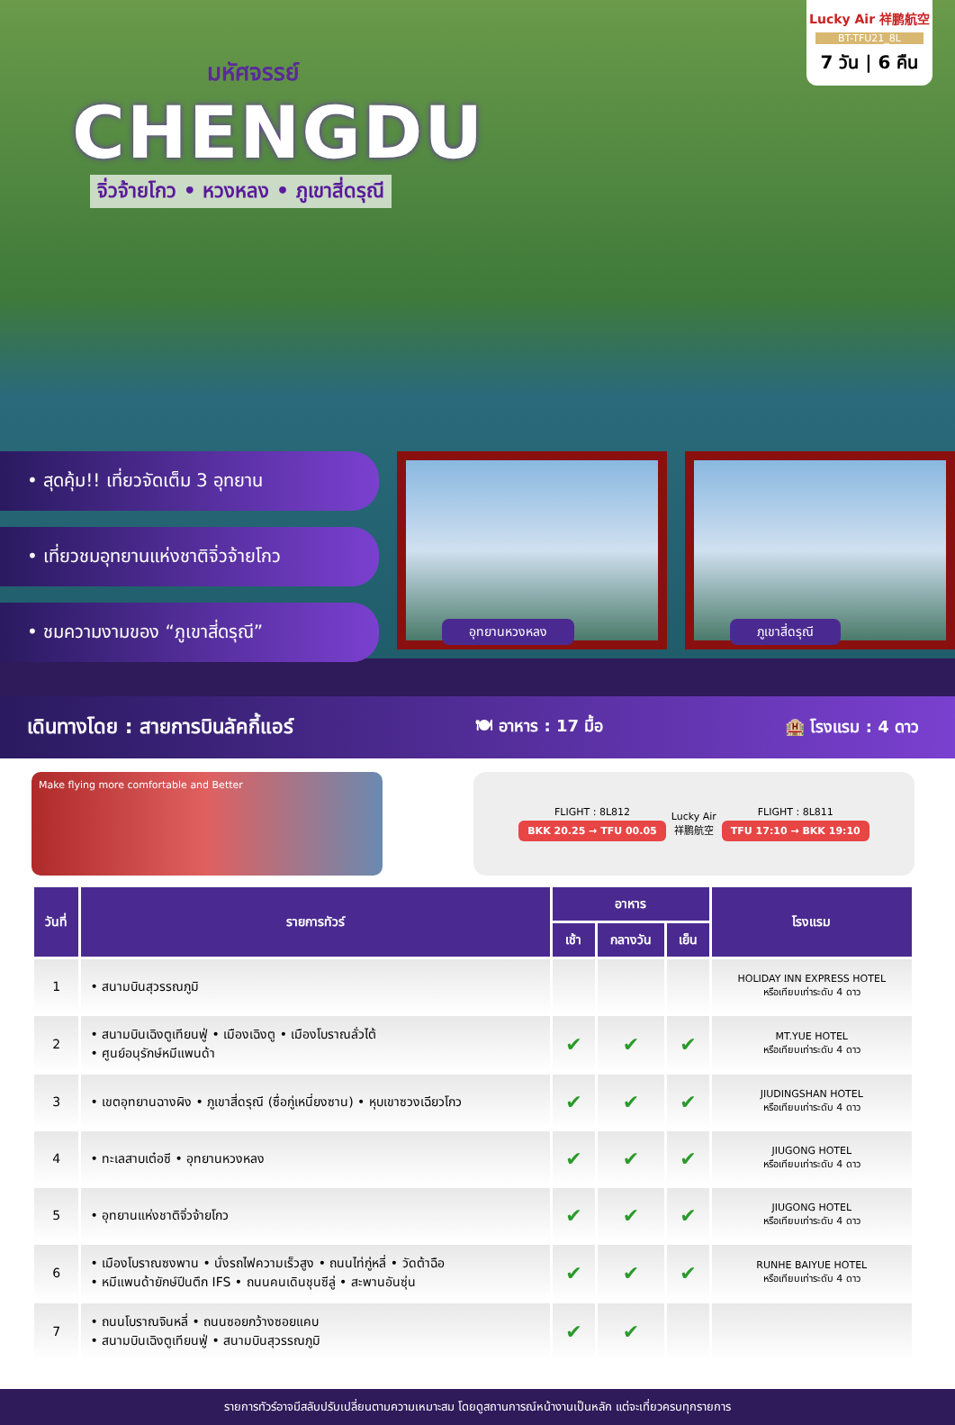Lucky Air 祥鹏航空
BT-TFU21_8L
7 วัน | 6 คืน
มหัศจรรย์
CHENGDU
จิ่วจ้ายโกว • หวงหลง • ภูเขาสี่ดรุณี
• สุดคุ้ม!! เที่ยวจัดเต็ม 3 อุทยาน
• เที่ยวชมอุทยานแห่งชาติจิ่วจ้ายโกว
• ชมความงามของ “ภูเขาสี่ดรุณี”
อุทยานหวงหลง
ภูเขาสี่ดรุณี
เดินทางโดย : สายการบินลัคกี้แอร์ 🍽 อาหาร : 17 มื้อ 🏨 โรงแรม : 4 ดาว
Make flying more comfortable and Better
FLIGHT : 8L812
BKK 20.25 → TFU 00.05
Lucky Air
祥鹏航空
FLIGHT : 8L811
TFU 17:10 → BKK 19:10
| วันที่ | รายการทัวร์ | อาหาร | | | โรงแรม |
| --- | --- | --- | --- | --- | --- |
| | | เช้า | กลางวัน | เย็น | |
| 1 | • สนามบินสุวรรณภูมิ | | | | HOLIDAY INN EXPRESS HOTEL หรือเทียบเท่าระดับ 4 ดาว |
| 2 | • สนามบินเฉิงตูเทียนฟู่ • เมืองเฉิงตู • เมืองโบราณลั่วไต้ • ศูนย์อนุรักษ์หมีแพนด้า | ✔ | ✔ | ✔ | MT.YUE HOTEL หรือเทียบเท่าระดับ 4 ดาว |
| 3 | • เขตอุทยานฉางผิง • ภูเขาสี่ดรุณี (ซื่อกู่เหนี่ยงซาน) • หุบเขาซวงเฉียวโกว | ✔ | ✔ | ✔ | JIUDINGSHAN HOTEL หรือเทียบเท่าระดับ 4 ดาว |
| 4 | • ทะเลสาบเต๋อซี • อุทยานหวงหลง | ✔ | ✔ | ✔ | JIUGONG HOTEL หรือเทียบเท่าระดับ 4 ดาว |
| 5 | • อุทยานแห่งชาติจิ่วจ้ายโกว | ✔ | ✔ | ✔ | JIUGONG HOTEL หรือเทียบเท่าระดับ 4 ดาว |
| 6 | • เมืองโบราณซงพาน • นั่งรถไฟความเร็วสูง • ถนนไท่กู่หลี่ • วัดต้าฉือ • หมีแพนด้ายักษ์ปีนตึก IFS • ถนนคนเดินชุนซีลู่ • สะพานอันซุ่น | ✔ | ✔ | ✔ | RUNHE BAIYUE HOTEL หรือเทียบเท่าระดับ 4 ดาว |
| 7 | • ถนนโบราณจินหลี่ • ถนนซอยกว้างซอยแคบ • สนามบินเฉิงตูเทียนฟู่ • สนามบินสุวรรณภูมิ | ✔ | ✔ | | |
รายการทัวร์อาจมีสลับปรับเปลี่ยนตามความเหมาะสม โดยดูสถานการณ์หน้างานเป็นหลัก แต่จะเที่ยวครบทุกรายการ